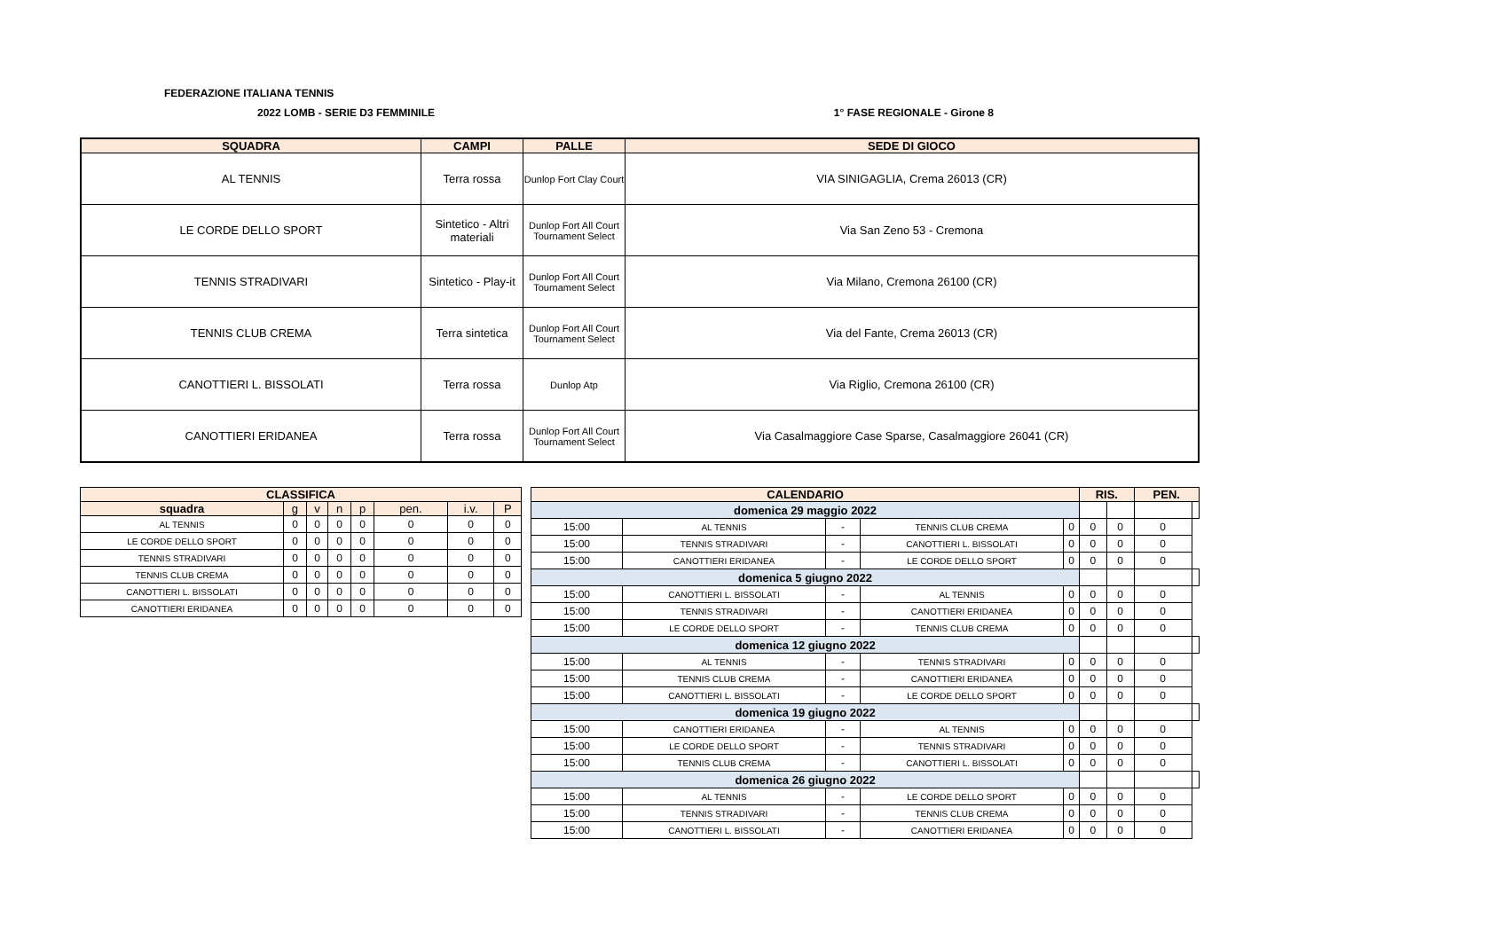FEDERAZIONE ITALIANA TENNIS
2022 LOMB - SERIE D3 FEMMINILE 1° FASE REGIONALE - Girone 8
| SQUADRA | CAMPI | PALLE | SEDE DI GIOCO |
| --- | --- | --- | --- |
| AL TENNIS | Terra rossa | Dunlop Fort Clay Court | VIA SINIGAGLIA, Crema 26013 (CR) |
| LE CORDE DELLO SPORT | Sintetico - Altri materiali | Dunlop Fort All Court Tournament Select | Via San Zeno 53 - Cremona |
| TENNIS STRADIVARI | Sintetico - Play-it | Dunlop Fort All Court Tournament Select | Via Milano, Cremona 26100 (CR) |
| TENNIS CLUB CREMA | Terra sintetica | Dunlop Fort All Court Tournament Select | Via del Fante, Crema 26013 (CR) |
| CANOTTIERI L. BISSOLATI | Terra rossa | Dunlop Atp | Via Riglio, Cremona 26100 (CR) |
| CANOTTIERI ERIDANEA | Terra rossa | Dunlop Fort All Court Tournament Select | Via Casalmaggiore Case Sparse, Casalmaggiore 26041 (CR) |
| CLASSIFICA | | | | | | | |
| --- | --- | --- | --- | --- | --- | --- | --- |
| squadra | g | v | n | p | pen. | i.v. | P |
| AL TENNIS | 0 | 0 | 0 | 0 | 0 | 0 | 0 |
| LE CORDE DELLO SPORT | 0 | 0 | 0 | 0 | 0 | 0 | 0 |
| TENNIS STRADIVARI | 0 | 0 | 0 | 0 | 0 | 0 | 0 |
| TENNIS CLUB CREMA | 0 | 0 | 0 | 0 | 0 | 0 | 0 |
| CANOTTIERI L. BISSOLATI | 0 | 0 | 0 | 0 | 0 | 0 | 0 |
| CANOTTIERI ERIDANEA | 0 | 0 | 0 | 0 | 0 | 0 | 0 |
| CALENDARIO | | | | | RIS. | | PEN. | |
| --- | --- | --- | --- | --- | --- | --- | --- | --- |
| domenica 29 maggio 2022 | | | | | | | | |
| 15:00 | AL TENNIS | - | TENNIS CLUB CREMA | 0 | 0 | 0 | 0 | |
| 15:00 | TENNIS STRADIVARI | - | CANOTTIERI L. BISSOLATI | 0 | 0 | 0 | 0 | |
| 15:00 | CANOTTIERI ERIDANEA | - | LE CORDE DELLO SPORT | 0 | 0 | 0 | 0 | |
| domenica 5 giugno 2022 | | | | | | | | |
| 15:00 | CANOTTIERI L. BISSOLATI | - | AL TENNIS | 0 | 0 | 0 | 0 | |
| 15:00 | TENNIS STRADIVARI | - | CANOTTIERI ERIDANEA | 0 | 0 | 0 | 0 | |
| 15:00 | LE CORDE DELLO SPORT | - | TENNIS CLUB CREMA | 0 | 0 | 0 | 0 | |
| domenica 12 giugno 2022 | | | | | | | | |
| 15:00 | AL TENNIS | - | TENNIS STRADIVARI | 0 | 0 | 0 | 0 | |
| 15:00 | TENNIS CLUB CREMA | - | CANOTTIERI ERIDANEA | 0 | 0 | 0 | 0 | |
| 15:00 | CANOTTIERI L. BISSOLATI | - | LE CORDE DELLO SPORT | 0 | 0 | 0 | 0 | |
| domenica 19 giugno 2022 | | | | | | | | |
| 15:00 | CANOTTIERI ERIDANEA | - | AL TENNIS | 0 | 0 | 0 | 0 | |
| 15:00 | LE CORDE DELLO SPORT | - | TENNIS STRADIVARI | 0 | 0 | 0 | 0 | |
| 15:00 | TENNIS CLUB CREMA | - | CANOTTIERI L. BISSOLATI | 0 | 0 | 0 | 0 | |
| domenica 26 giugno 2022 | | | | | | | | |
| 15:00 | AL TENNIS | - | LE CORDE DELLO SPORT | 0 | 0 | 0 | 0 | |
| 15:00 | TENNIS STRADIVARI | - | TENNIS CLUB CREMA | 0 | 0 | 0 | 0 | |
| 15:00 | CANOTTIERI L. BISSOLATI | - | CANOTTIERI ERIDANEA | 0 | 0 | 0 | 0 | |